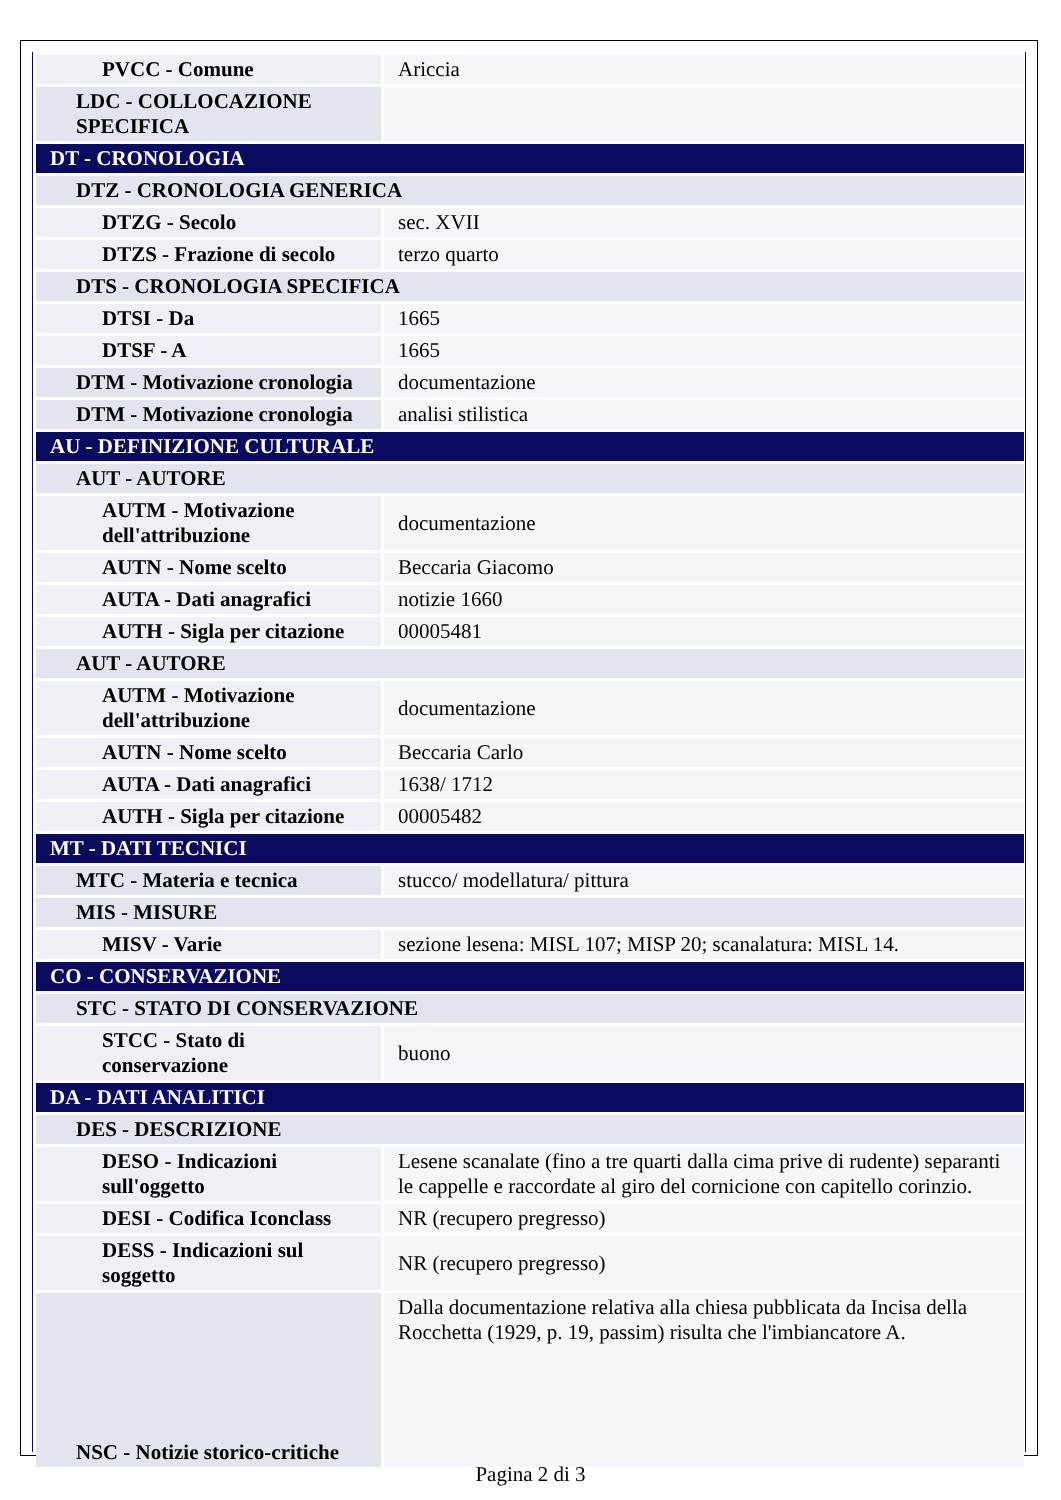| PVCC - Comune | Ariccia |
| LDC - COLLOCAZIONE SPECIFICA | |
| DT - CRONOLOGIA | |
| DTZ - CRONOLOGIA GENERICA | |
| DTZG - Secolo | sec. XVII |
| DTZS - Frazione di secolo | terzo quarto |
| DTS - CRONOLOGIA SPECIFICA | |
| DTSI - Da | 1665 |
| DTSF - A | 1665 |
| DTM - Motivazione cronologia | documentazione |
| DTM - Motivazione cronologia | analisi stilistica |
| AU - DEFINIZIONE CULTURALE | |
| AUT - AUTORE | |
| AUTM - Motivazione dell'attribuzione | documentazione |
| AUTN - Nome scelto | Beccaria Giacomo |
| AUTA - Dati anagrafici | notizie 1660 |
| AUTH - Sigla per citazione | 00005481 |
| AUT - AUTORE | |
| AUTM - Motivazione dell'attribuzione | documentazione |
| AUTN - Nome scelto | Beccaria Carlo |
| AUTA - Dati anagrafici | 1638/ 1712 |
| AUTH - Sigla per citazione | 00005482 |
| MT - DATI TECNICI | |
| MTC - Materia e tecnica | stucco/ modellatura/ pittura |
| MIS - MISURE | |
| MISV - Varie | sezione lesena: MISL 107; MISP 20; scanalatura: MISL 14. |
| CO - CONSERVAZIONE | |
| STC - STATO DI CONSERVAZIONE | |
| STCC - Stato di conservazione | buono |
| DA - DATI ANALITICI | |
| DES - DESCRIZIONE | |
| DESO - Indicazioni sull'oggetto | Lesene scanalate (fino a tre quarti dalla cima prive di rudente) separanti le cappelle e raccordate al giro del cornicione con capitello corinzio. |
| DESI - Codifica Iconclass | NR (recupero pregresso) |
| DESS - Indicazioni sul soggetto | NR (recupero pregresso) |
| NSC - Notizie storico-critiche | Dalla documentazione relativa alla chiesa pubblicata da Incisa della Rocchetta (1929, p. 19, passim) risulta che l'imbiancatore A. |
Pagina 2 di 3